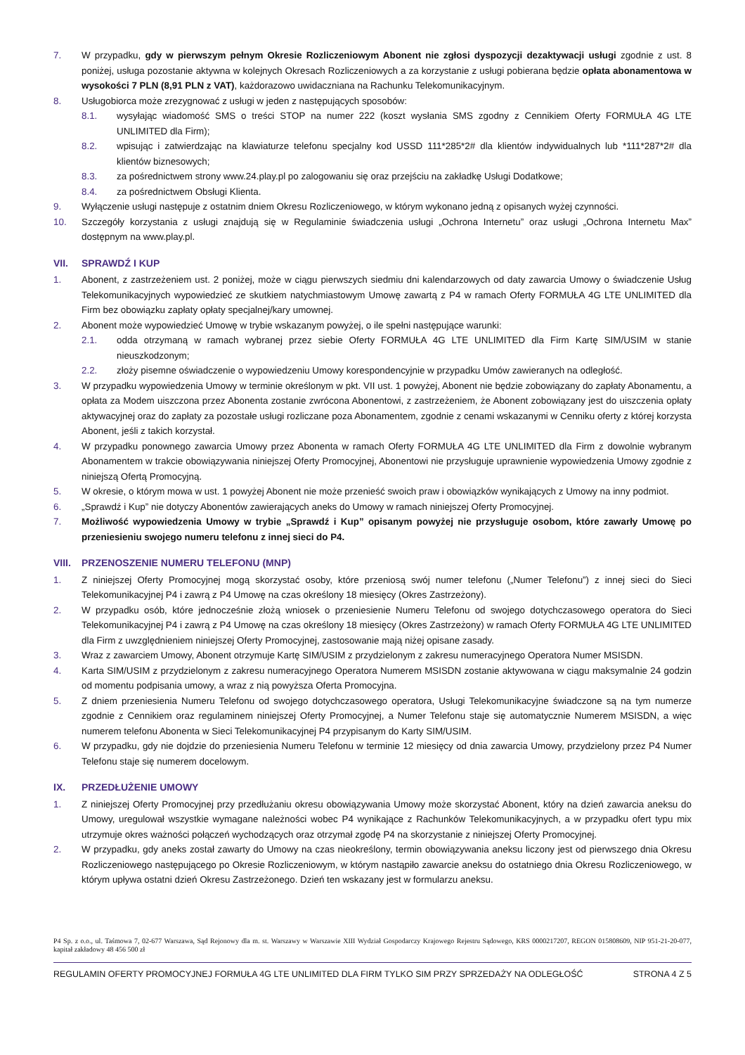7. W przypadku, gdy w pierwszym pełnym Okresie Rozliczeniowym Abonent nie zgłosi dyspozycji dezaktywacji usługi zgodnie z ust. 8 poniżej, usługa pozostanie aktywna w kolejnych Okresach Rozliczeniowych a za korzystanie z usługi pobierana będzie opłata abonamentowa w wysokości 7 PLN (8,91 PLN z VAT), każdorazowo uwidaczniana na Rachunku Telekomunikacyjnym.
8. Usługobiorca może zrezygnować z usługi w jeden z następujących sposobów:
8.1. wysyłając wiadomość SMS o treści STOP na numer 222 (koszt wysłania SMS zgodny z Cennikiem Oferty FORMUŁA 4G LTE UNLIMITED dla Firm);
8.2. wpisując i zatwierdzając na klawiaturze telefonu specjalny kod USSD 111*285*2# dla klientów indywidualnych lub *111*287*2# dla klientów biznesowych;
8.3. za pośrednictwem strony www.24.play.pl po zalogowaniu się oraz przejściu na zakładkę Usługi Dodatkowe;
8.4. za pośrednictwem Obsługi Klienta.
9. Wyłączenie usługi następuje z ostatnim dniem Okresu Rozliczeniowego, w którym wykonano jedną z opisanych wyżej czynności.
10. Szczegóły korzystania z usługi znajdują się w Regulaminie świadczenia usługi „Ochrona Internetu” oraz usługi „Ochrona Internetu Max” dostępnym na www.play.pl.
VII. SPRAWDŹ I KUP
1. Abonent, z zastrzeżeniem ust. 2 poniżej, może w ciągu pierwszych siedmiu dni kalendarzowych od daty zawarcia Umowy o świadczenie Usług Telekomunikacyjnych wypowiedzieć ze skutkiem natychmiastowym Umowę zawartą z P4 w ramach Oferty FORMUŁA 4G LTE UNLIMITED dla Firm bez obowiązku zapłaty opłaty specjalnej/kary umownej.
2. Abonent może wypowiedzieć Umowę w trybie wskazanym powyżej, o ile spełni następujące warunki:
2.1. odda otrzymaną w ramach wybranej przez siebie Oferty FORMUŁA 4G LTE UNLIMITED dla Firm Kartę SIM/USIM w stanie nieuszkodzonym;
2.2. złoży pisemne oświadczenie o wypowiedzeniu Umowy korespondencyjnie w przypadku Umów zawieranych na odległość.
3. W przypadku wypowiedzenia Umowy w terminie określonym w pkt. VII ust. 1 powyżej, Abonent nie będzie zobowiązany do zapłaty Abonamentu, a opłata za Modem uiszczona przez Abonenta zostanie zwrócona Abonentowi, z zastrzeżeniem, że Abonent zobowiązany jest do uiszczenia opłaty aktywacyjnej oraz do zapłaty za pozostałe usługi rozliczane poza Abonamentem, zgodnie z cenami wskazanymi w Cenniku oferty z której korzysta Abonent, jeśli z takich korzystał.
4. W przypadku ponownego zawarcia Umowy przez Abonenta w ramach Oferty FORMUŁA 4G LTE UNLIMITED dla Firm z dowolnie wybranym Abonamentem w trakcie obowiązywania niniejszej Oferty Promocyjnej, Abonentowi nie przysługuje uprawnienie wypowiedzenia Umowy zgodnie z niniejszą Ofertą Promocyjną.
5. W okresie, o którym mowa w ust. 1 powyżej Abonent nie może przenieść swoich praw i obowiązków wynikających z Umowy na inny podmiot.
6. „Sprawdź i Kup” nie dotyczy Abonentów zawierających aneks do Umowy w ramach niniejszej Oferty Promocyjnej.
7. Możliwość wypowiedzenia Umowy w trybie „Sprawdź i Kup” opisanym powyżej nie przysługuje osobom, które zawarły Umowę po przeniesieniu swojego numeru telefonu z innej sieci do P4.
VIII. PRZENOSZENIE NUMERU TELEFONU (MNP)
1. Z niniejszej Oferty Promocyjnej mogą skorzystać osoby, które przeniosą swój numer telefonu („Numer Telefonu”) z innej sieci do Sieci Telekomunikacyjnej P4 i zawrą z P4 Umowę na czas określony 18 miesięcy (Okres Zastrzeżony).
2. W przypadku osób, które jednocześnie złożą wniosek o przeniesienie Numeru Telefonu od swojego dotychczasowego operatora do Sieci Telekomunikacyjnej P4 i zawrą z P4 Umowę na czas określony 18 miesięcy (Okres Zastrzeżony) w ramach Oferty FORMUŁA 4G LTE UNLIMITED dla Firm z uwzględnieniem niniejszej Oferty Promocyjnej, zastosowanie mają niżej opisane zasady.
3. Wraz z zawarciem Umowy, Abonent otrzymuje Kartę SIM/USIM z przydzielonym z zakresu numeracyjnego Operatora Numer MSISDN.
4. Karta SIM/USIM z przydzielonym z zakresu numeracyjnego Operatora Numerem MSISDN zostanie aktywowana w ciągu maksymalnie 24 godzin od momentu podpisania umowy, a wraz z nią powyższa Oferta Promocyjna.
5. Z dniem przeniesienia Numeru Telefonu od swojego dotychczasowego operatora, Usługi Telekomunikacyjne świadczone są na tym numerze zgodnie z Cennikiem oraz regulaminem niniejszej Oferty Promocyjnej, a Numer Telefonu staje się automatycznie Numerem MSISDN, a więc numerem telefonu Abonenta w Sieci Telekomunikacyjnej P4 przypisanym do Karty SIM/USIM.
6. W przypadku, gdy nie dojdzie do przeniesienia Numeru Telefonu w terminie 12 miesięcy od dnia zawarcia Umowy, przydzielony przez P4 Numer Telefonu staje się numerem docelowym.
IX. PRZEDŁUŻENIE UMOWY
1. Z niniejszej Oferty Promocyjnej przy przedłużaniu okresu obowiązywania Umowy może skorzystać Abonent, który na dzień zawarcia aneksu do Umowy, uregulował wszystkie wymagane należności wobec P4 wynikające z Rachunków Telekomunikacyjnych, a w przypadku ofert typu mix utrzymuje okres ważności połączeń wychodzących oraz otrzymał zgodę P4 na skorzystanie z niniejszej Oferty Promocyjnej.
2. W przypadku, gdy aneks został zawarty do Umowy na czas nieokreślony, termin obowiązywania aneksu liczony jest od pierwszego dnia Okresu Rozliczeniowego następującego po Okresie Rozliczeniowym, w którym nastąpiło zawarcie aneksu do ostatniego dnia Okresu Rozliczeniowego, w którym upływa ostatni dzień Okresu Zastrzeżonego. Dzień ten wskazany jest w formularzu aneksu.
P4 Sp. z o.o., ul. Taśmowa 7, 02-677 Warszawa, Sąd Rejonowy dla m. st. Warszawy w Warszawie XIII Wydział Gospodarczy Krajowego Rejestru Sądowego, KRS 0000217207, REGON 015808609, NIP 951-21-20-077, kapitał zakładowy 48 456 500 zł
REGULAMIN OFERTY PROMOCYJNEJ FORMUŁA 4G LTE UNLIMITED DLA FIRM TYLKO SIM PRZY SPRZEDAŻY NA ODLEGŁOŚĆ STRONA 4 Z 5